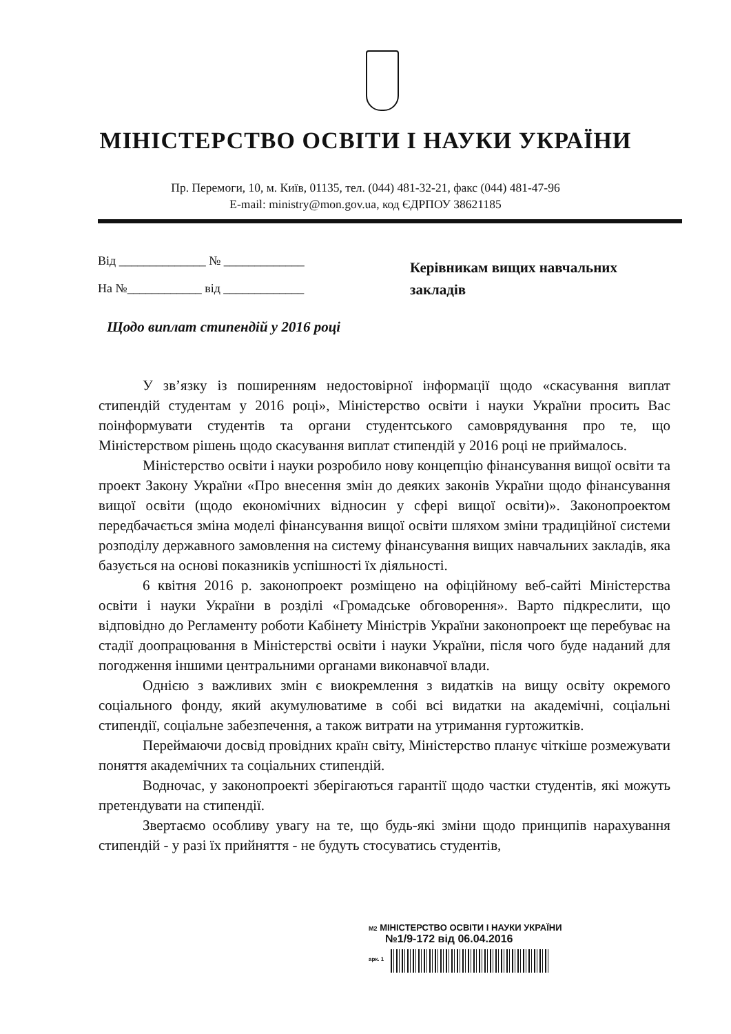МІНІСТЕРСТВО ОСВІТИ І НАУКИ УКРАЇНИ
Пр. Перемоги, 10, м. Київ, 01135, тел. (044) 481-32-21, факс (044) 481-47-96
E-mail: ministry@mon.gov.ua, код ЄДРПОУ 38621185
Від ______________ № _____________
На №____________ від _____________
Керівникам вищих навчальних
закладів
Щодо виплат стипендій у 2016 році
У зв’язку із поширенням недостовірної інформації щодо «скасування виплат стипендій студентам у 2016 році», Міністерство освіти і науки України просить Вас поінформувати студентів та органи студентського самоврядування про те, що Міністерством рішень щодо скасування виплат стипендій у 2016 році не приймалось.
Міністерство освіти і науки розробило нову концепцію фінансування вищої освіти та проект Закону України «Про внесення змін до деяких законів України щодо фінансування вищої освіти (щодо економічних відносин у сфері вищої освіти)». Законопроектом передбачається зміна моделі фінансування вищої освіти шляхом зміни традиційної системи розподілу державного замовлення на систему фінансування вищих навчальних закладів, яка базується на основі показників успішності їх діяльності.
6 квітня 2016 р. законопроект розміщено на офіційному веб-сайті Міністерства освіти і науки України в розділі «Громадське обговорення». Варто підкреслити, що відповідно до Регламенту роботи Кабінету Міністрів України законопроект ще перебуває на стадії доопрацювання в Міністерстві освіти і науки України, після чого буде наданий для погодження іншими центральними органами виконавчої влади.
Однією з важливих змін є виокремлення з видатків на вищу освіту окремого соціального фонду, який акумулюватиме в собі всі видатки на академічні, соціальні стипендії, соціальне забезпечення, а також витрати на утримання гуртожитків.
Переймаючи досвід провідних країн світу, Міністерство планує чіткіше розмежувати поняття академічних та соціальних стипендій.
Водночас, у законопроекті зберігаються гарантії щодо частки студентів, які можуть претендувати на стипендії.
Звертаємо особливу увагу на те, що будь-які зміни щодо принципів нарахування стипендій - у разі їх прийняття - не будуть стосуватись студентів,
М2 МІНІСТЕРСТВО ОСВІТИ І НАУКИ УКРАЇНИ
№1/9-172 від 06.04.2016
арк. 1